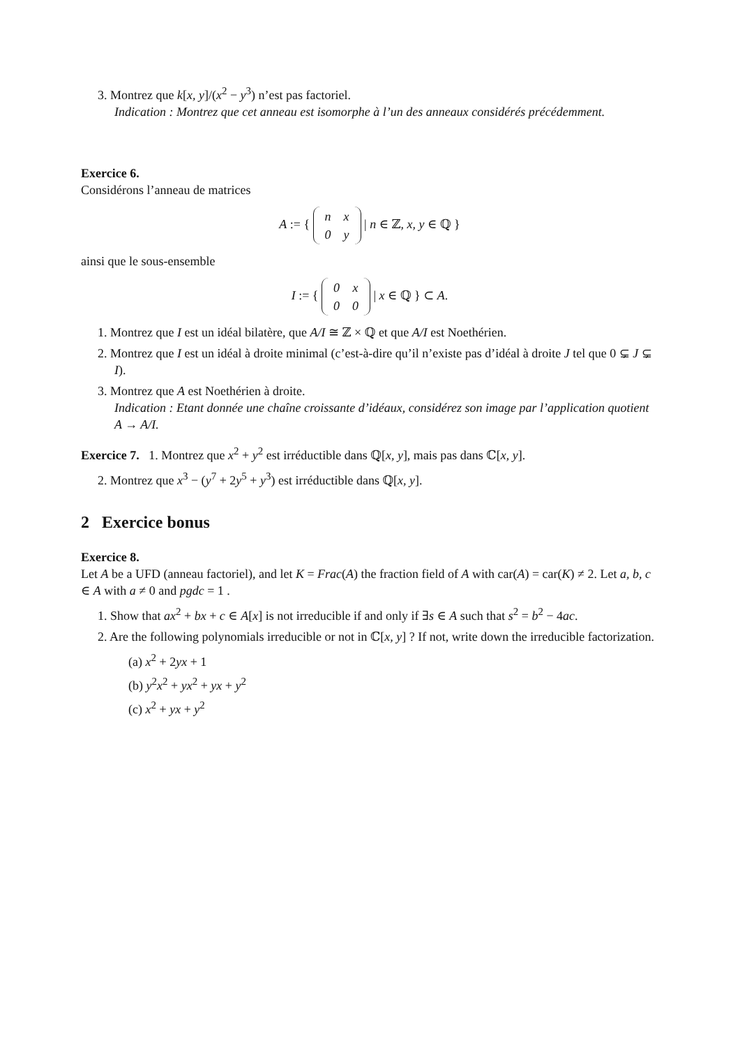3. Montrez que k[x, y]/(x<sup>2</sup> − y<sup>3</sup>) n’est pas factoriel.
Indication : Montrez que cet anneau est isomorphe à l’un des anneaux considérés précédemment.
Exercice 6.
Considérons l’anneau de matrices
A := {
| n | x |
| 0 | y |
| n ∈ ℤ, x, y ∈ ℚ }
ainsi que le sous-ensemble
I := {
| 0 | x |
| 0 | 0 |
| x ∈ ℚ } ⊂ A.
1. Montrez que I est un idéal bilatère, que A/I ≅ ℤ × ℚ et que A/I est Noethérien.
2. Montrez que I est un idéal à droite minimal (c’est-à-dire qu’il n’existe pas d’idéal à droite J tel que 0 ⊊ J ⊊ I).
3. Montrez que A est Noethérien à droite.
Indication : Etant donnée une chaîne croissante d’idéaux, considérez son image par l’application quotient A → A/I.
Exercice 7. 1. Montrez que x<sup>2</sup> + y<sup>2</sup> est irréductible dans ℚ[x, y], mais pas dans ℂ[x, y].
2. Montrez que x<sup>3</sup> − (y<sup>7</sup> + 2y<sup>5</sup> + y<sup>3</sup>) est irréductible dans ℚ[x, y].
2 Exercice bonus
Exercice 8.
Let A be a UFD (anneau factoriel), and let K = Frac(A) the fraction field of A with car(A) = car(K) ≠ 2. Let a, b, c ∈ A with a ≠ 0 and pgdc = 1 .
1. Show that ax<sup>2</sup> + bx + c ∈ A[x] is not irreducible if and only if ∃s ∈ A such that s<sup>2</sup> = b<sup>2</sup> − 4ac.
2. Are the following polynomials irreducible or not in ℂ[x, y] ? If not, write down the irreducible factorization.
(a) x<sup>2</sup> + 2yx + 1
(b) y<sup>2</sup>x<sup>2</sup> + yx<sup>2</sup> + yx + y<sup>2</sup>
(c) x<sup>2</sup> + yx + y<sup>2</sup>